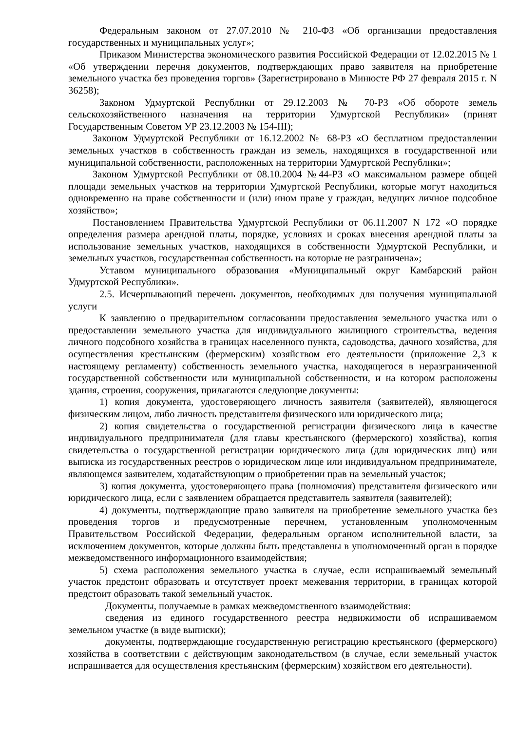Федеральным законом от 27.07.2010 № 210-ФЗ «Об организации предоставления государственных и муниципальных услуг»;
Приказом Министерства экономического развития Российской Федерации от 12.02.2015 № 1 «Об утверждении перечня документов, подтверждающих право заявителя на приобретение земельного участка без проведения торгов» (Зарегистрировано в Минюсте РФ 27 февраля 2015 г. N 36258);
Законом Удмуртской Республики от 29.12.2003 № 70-РЗ «Об обороте земель сельскохозяйственного назначения на территории Удмуртской Республики» (принят Государственным Советом УР 23.12.2003 № 154-III);
Законом Удмуртской Республики от 16.12.2002 № 68-РЗ «О бесплатном предоставлении земельных участков в собственность граждан из земель, находящихся в государственной или муниципальной собственности, расположенных на территории Удмуртской Республики»;
Законом Удмуртской Республики от 08.10.2004 №44-РЗ «О максимальном размере общей площади земельных участков на территории Удмуртской Республики, которые могут находиться одновременно на праве собственности и (или) ином праве у граждан, ведущих личное подсобное хозяйство»;
Постановлением Правительства Удмуртской Республики от 06.11.2007 N 172 «О порядке определения размера арендной платы, порядке, условиях и сроках внесения арендной платы за использование земельных участков, находящихся в собственности Удмуртской Республики, и земельных участков, государственная собственность на которые не разграничена»;
Уставом муниципального образования «Муниципальный округ Камбарский район Удмуртской Республики».
2.5. Исчерпывающий перечень документов, необходимых для получения муниципальной услуги
К заявлению о предварительном согласовании предоставления земельного участка или о предоставлении земельного участка для индивидуального жилищного строительства, ведения личного подсобного хозяйства в границах населенного пункта, садоводства, дачного хозяйства, для осуществления крестьянским (фермерским) хозяйством его деятельности (приложение 2,3 к настоящему регламенту) собственность земельного участка, находящегося в неразграниченной государственной собственности или муниципальной собственности, и на котором расположены здания, строения, сооружения, прилагаются следующие документы:
1) копия документа, удостоверяющего личность заявителя (заявителей), являющегося физическим лицом, либо личность представителя физического или юридического лица;
2) копия свидетельства о государственной регистрации физического лица в качестве индивидуального предпринимателя (для главы крестьянского (фермерского) хозяйства), копия свидетельства о государственной регистрации юридического лица (для юридических лиц) или выписка из государственных реестров о юридическом лице или индивидуальном предпринимателе, являющемся заявителем, ходатайствующим о приобретении прав на земельный участок;
3) копия документа, удостоверяющего права (полномочия) представителя физического или юридического лица, если с заявлением обращается представитель заявителя (заявителей);
4) документы, подтверждающие право заявителя на приобретение земельного участка без проведения торгов и предусмотренные перечнем, установленным уполномоченным Правительством Российской Федерации, федеральным органом исполнительной власти, за исключением документов, которые должны быть представлены в уполномоченный орган в порядке межведомственного информационного взаимодействия;
5) схема расположения земельного участка в случае, если испрашиваемый земельный участок предстоит образовать и отсутствует проект межевания территории, в границах которой предстоит образовать такой земельный участок.
Документы, получаемые в рамках межведомственного взаимодействия:
сведения из единого государственного реестра недвижимости об испрашиваемом земельном участке (в виде выписки);
документы, подтверждающие государственную регистрацию крестьянского (фермерского) хозяйства в соответствии с действующим законодательством (в случае, если земельный участок испрашивается для осуществления крестьянским (фермерским) хозяйством его деятельности).